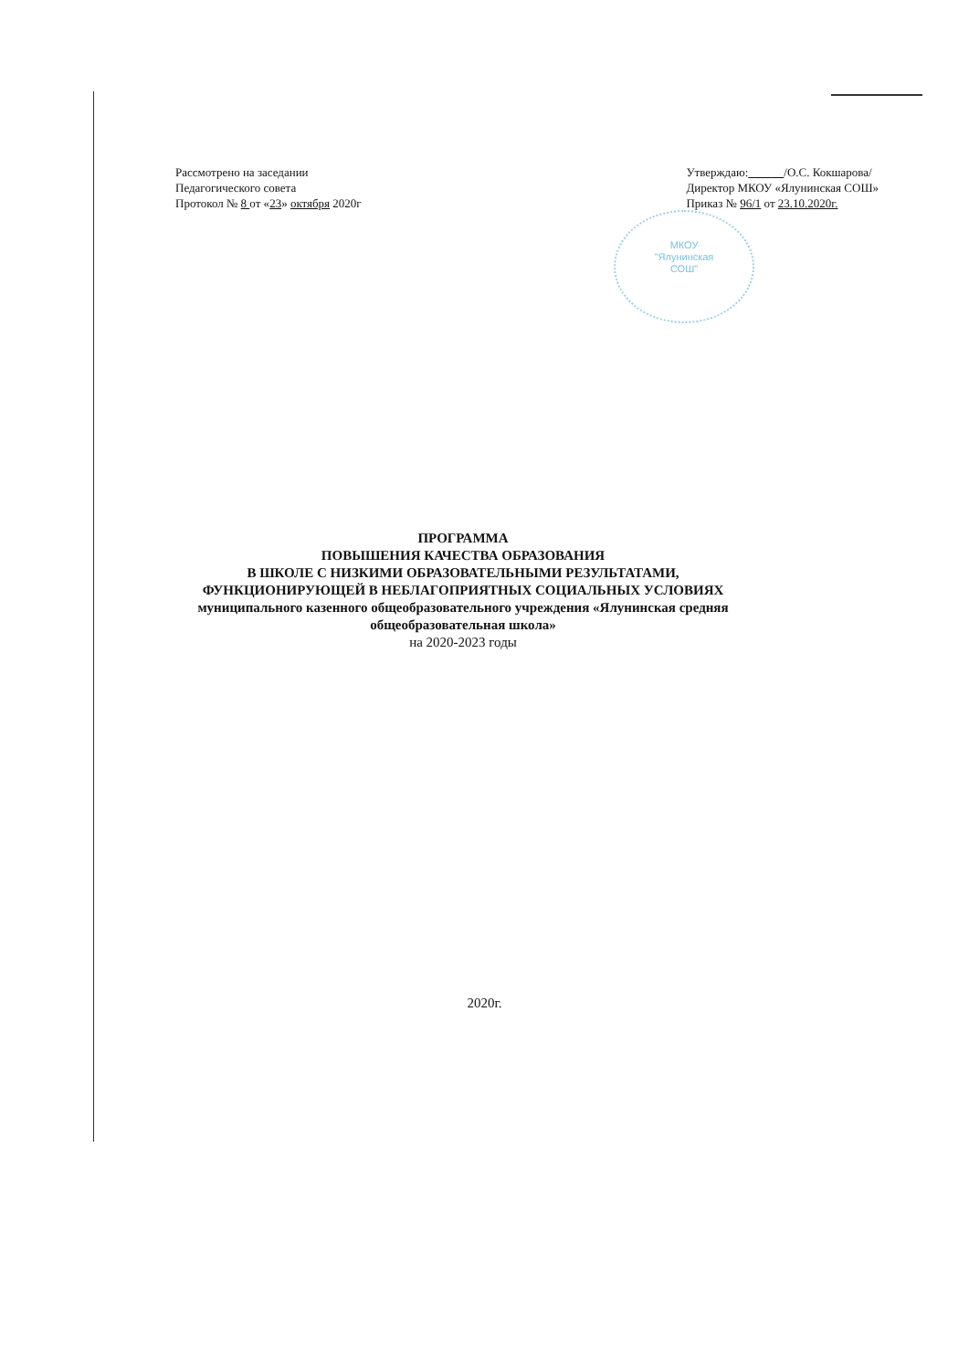МКОУ
"Ялунинская
СОШ"
Рассмотрено на заседании
Педагогического совета
Протокол № 8 от «23» октября 2020г
Утверждаю: /О.С. Кокшарова/
Директор МКОУ «Ялунинская СОШ»
Приказ № 96/1 от 23.10.2020г.
ПРОГРАММА
ПОВЫШЕНИЯ КАЧЕСТВА ОБРАЗОВАНИЯ
В ШКОЛЕ С НИЗКИМИ ОБРАЗОВАТЕЛЬНЫМИ РЕЗУЛЬТАТАМИ,
ФУНКЦИОНИРУЮЩЕЙ В НЕБЛАГОПРИЯТНЫХ СОЦИАЛЬНЫХ УСЛОВИЯХ
муниципального казенного общеобразовательного учреждения «Ялунинская средняя общеобразовательная школа»
на 2020-2023 годы
2020г.